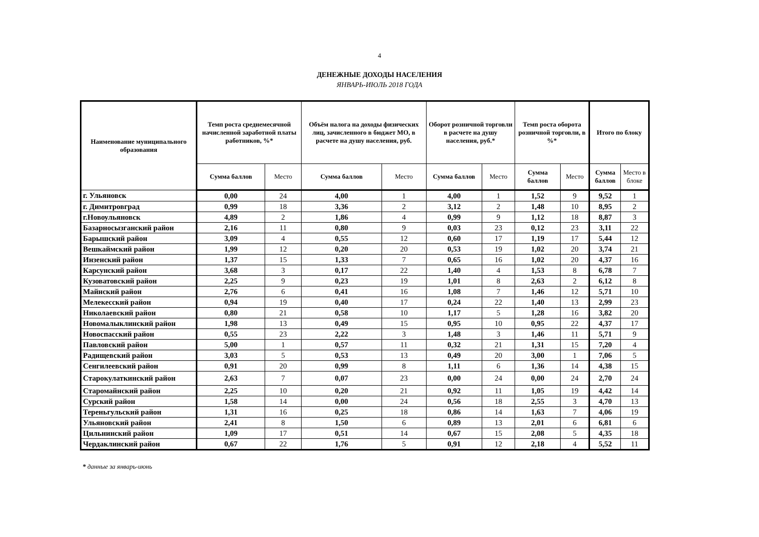4
ДЕНЕЖНЫЕ ДОХОДЫ НАСЕЛЕНИЯ
ЯНВАРЬ-ИЮЛЬ 2018 ГОДА
| Наименование муниципального образования | Темп роста среднемесячной начисленной заработной платы работников, %* | | Объём налога на доходы физических лиц, зачисленного в бюджет МО, в расчете на душу населения, руб. | | Оборот розничной торговли в расчете на душу населения, руб.* | | Темп роста оборота розничной торговли, в %* | | Итого по блоку | |
| --- | --- | --- | --- | --- | --- | --- | --- | --- | --- | --- |
| | Сумма баллов | Место | Сумма баллов | Место | Сумма баллов | Место | Сумма баллов | Место | Сумма баллов | Место в блоке |
| г. Ульяновск | 0,00 | 24 | 4,00 | 1 | 4,00 | 1 | 1,52 | 9 | 9,52 | 1 |
| г. Димитровград | 0,99 | 18 | 3,36 | 2 | 3,12 | 2 | 1,48 | 10 | 8,95 | 2 |
| г.Новоульяновск | 4,89 | 2 | 1,86 | 4 | 0,99 | 9 | 1,12 | 18 | 8,87 | 3 |
| Базарносызганский район | 2,16 | 11 | 0,80 | 9 | 0,03 | 23 | 0,12 | 23 | 3,11 | 22 |
| Барышский район | 3,09 | 4 | 0,55 | 12 | 0,60 | 17 | 1,19 | 17 | 5,44 | 12 |
| Вешкаймский район | 1,99 | 12 | 0,20 | 20 | 0,53 | 19 | 1,02 | 20 | 3,74 | 21 |
| Инзенский район | 1,37 | 15 | 1,33 | 7 | 0,65 | 16 | 1,02 | 20 | 4,37 | 16 |
| Карсунский район | 3,68 | 3 | 0,17 | 22 | 1,40 | 4 | 1,53 | 8 | 6,78 | 7 |
| Кузоватовский район | 2,25 | 9 | 0,23 | 19 | 1,01 | 8 | 2,63 | 2 | 6,12 | 8 |
| Майнский район | 2,76 | 6 | 0,41 | 16 | 1,08 | 7 | 1,46 | 12 | 5,71 | 10 |
| Мелекесский район | 0,94 | 19 | 0,40 | 17 | 0,24 | 22 | 1,40 | 13 | 2,99 | 23 |
| Николаевский район | 0,80 | 21 | 0,58 | 10 | 1,17 | 5 | 1,28 | 16 | 3,82 | 20 |
| Новомалыклинский район | 1,98 | 13 | 0,49 | 15 | 0,95 | 10 | 0,95 | 22 | 4,37 | 17 |
| Новоспасский район | 0,55 | 23 | 2,22 | 3 | 1,48 | 3 | 1,46 | 11 | 5,71 | 9 |
| Павловский район | 5,00 | 1 | 0,57 | 11 | 0,32 | 21 | 1,31 | 15 | 7,20 | 4 |
| Радищевский район | 3,03 | 5 | 0,53 | 13 | 0,49 | 20 | 3,00 | 1 | 7,06 | 5 |
| Сенгилеевский район | 0,91 | 20 | 0,99 | 8 | 1,11 | 6 | 1,36 | 14 | 4,38 | 15 |
| Старокулаткинский район | 2,63 | 7 | 0,07 | 23 | 0,00 | 24 | 0,00 | 24 | 2,70 | 24 |
| Старомайнский район | 2,25 | 10 | 0,20 | 21 | 0,92 | 11 | 1,05 | 19 | 4,42 | 14 |
| Сурский район | 1,58 | 14 | 0,00 | 24 | 0,56 | 18 | 2,55 | 3 | 4,70 | 13 |
| Тереньгульский район | 1,31 | 16 | 0,25 | 18 | 0,86 | 14 | 1,63 | 7 | 4,06 | 19 |
| Ульяновский район | 2,41 | 8 | 1,50 | 6 | 0,89 | 13 | 2,01 | 6 | 6,81 | 6 |
| Цильнинский район | 1,09 | 17 | 0,51 | 14 | 0,67 | 15 | 2,08 | 5 | 4,35 | 18 |
| Чердаклинский район | 0,67 | 22 | 1,76 | 5 | 0,91 | 12 | 2,18 | 4 | 5,52 | 11 |
* данные за январь-июнь